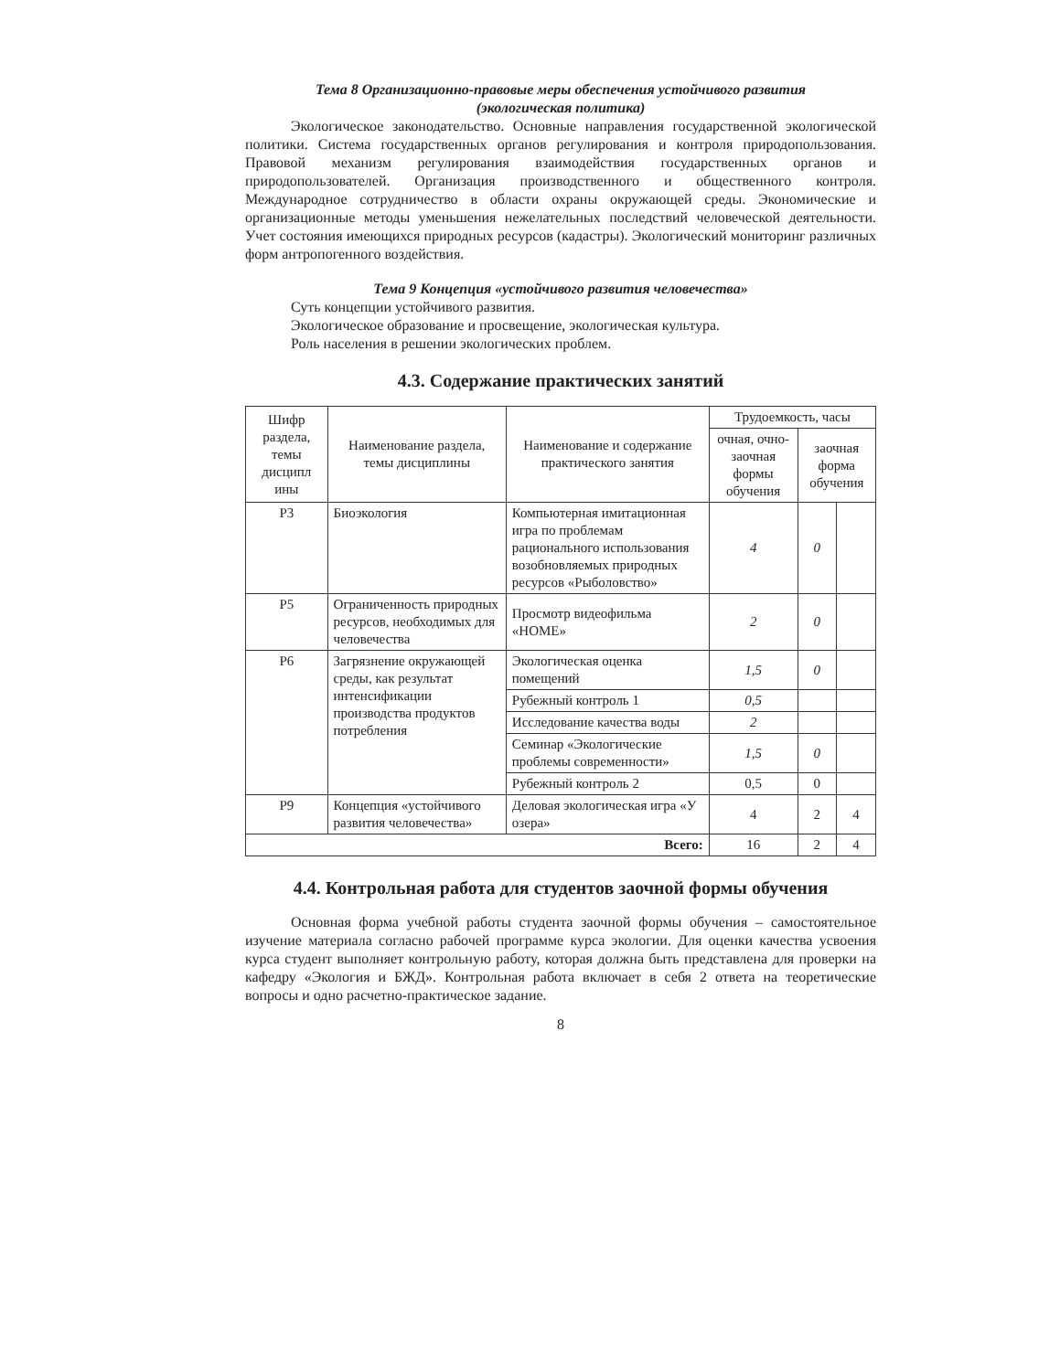Тема 8 Организационно-правовые меры обеспечения устойчивого развития
(экологическая политика)
Экологическое законодательство. Основные направления государственной экологической политики. Система государственных органов регулирования и контроля природопользования. Правовой механизм регулирования взаимодействия государственных органов и природопользователей. Организация производственного и общественного контроля. Международное сотрудничество в области охраны окружающей среды. Экономические и организационные методы уменьшения нежелательных последствий человеческой деятельности. Учет состояния имеющихся природных ресурсов (кадастры). Экологический мониторинг различных форм антропогенного воздействия.
Тема 9 Концепция «устойчивого развития человечества»
Суть концепции устойчивого развития.
Экологическое образование и просвещение, экологическая культура.
Роль населения в решении экологических проблем.
4.3. Содержание практических занятий
| Шифр раздела, темы дисципл ины | Наименование раздела, темы дисциплины | Наименование и содержание практического занятия | Трудоемкость, часы | | |
| --- | --- | --- | --- | --- | --- |
| | | | очная, очно-заочная формы обучения | заочная форма обучения | |
| Р3 | Биоэкология | Компьютерная имитационная игра по проблемам рационального использования возобновляемых природных ресурсов «Рыболовство» | 4 | 0 | |
| Р5 | Ограниченность природных ресурсов, необходимых для человечества | Просмотр видеофильма «HOME» | 2 | 0 | |
| Р6 | Загрязнение окружающей среды, как результат интенсификации производства продуктов потребления | Экологическая оценка помещений | 1,5 | 0 | |
| | | Рубежный контроль 1 | 0,5 | | |
| | | Исследование качества воды | 2 | | |
| | | Семинар «Экологические проблемы современности» | 1,5 | 0 | |
| | | Рубежный контроль 2 | 0,5 | 0 | |
| Р9 | Концепция «устойчивого развития человечества» | Деловая экологическая игра «У озера» | 4 | 2 | 4 |
| Всего: | | | 16 | 2 | 4 |
4.4. Контрольная работа для студентов заочной формы обучения
Основная форма учебной работы студента заочной формы обучения – самостоятельное изучение материала согласно рабочей программе курса экологии. Для оценки качества усвоения курса студент выполняет контрольную работу, которая должна быть представлена для проверки на кафедру «Экология и БЖД». Контрольная работа включает в себя 2 ответа на теоретические вопросы и одно расчетно-практическое задание.
8